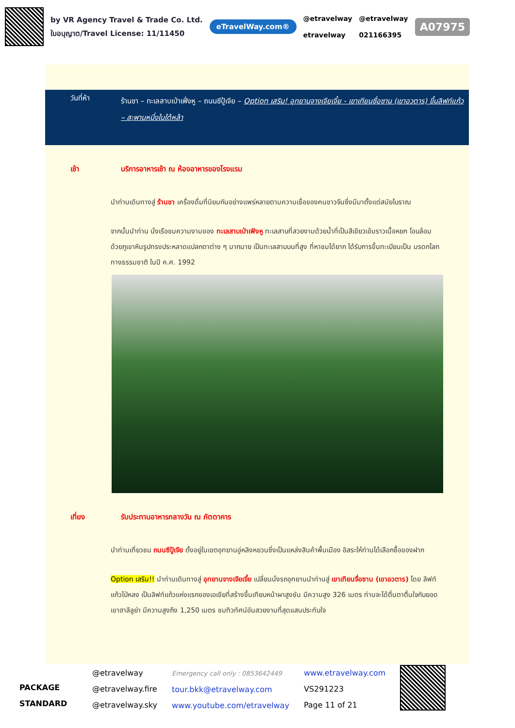by VR Agency Travel & Trade Co. Ltd.
ใบอนุญาต/Travel License: 11/11450
eTravelWay.com®
@etravelway
etravelway
@etravelway
021166395
A07975
วันที่ห้า
ร้านชา – ทะเลสาบเป่าเฟิ่งหู – ถนนซีปู้เจีย – Option เสริม! อุทยานจางเจียเจี้ย - เขาเทียนซื่อซาน (เขาอวตาร) ขึ้นลิฟท์แก้ว – สะพานหนึ่งในใต้หล้า
เช้า บริการอาหารเช้า ณ ห้องอาหารของโรงแรม
นำท่านเดินทางสู่ ร้านชา เครื่องดื่มที่นิยมกันอย่างแพร่หลายตามความเชื่อของคนชาวจีนซึ่งมีมาตั้งแต่สมัยโบราณ
จากนั้นนำท่าน นั่งเรือชมความงามของ ทะเลสาบเป่าเฟิงหู ทะเลสาบที่สวยงามด้วยน้ำที่เป็นสีเขียวเข้มราวเนื้อหยก โอบล้อมด้วยภูเขาหินรูปทรงประหลาดแปลกตาต่าง ๆ มากมาย เป็นทะเลสาบบนที่สูง ที่หาชมได้ยาก ได้รับการขึ้นทะเบียนเป็น มรดกโลกทางธรรมชาติ ในปี ค.ศ. 1992
เที่ยง รับประทานอาหารกลางวัน ณ ภัตตาคาร
นำท่านเที่ยวชม ถนนซีปู้เจีย ตั้งอยู่ในเขตอุทยานอู่หลิงหยวนซึ่งเป็นแหล่งสินค้าพื้นเมือง อิสระให้ท่านได้เลือกซื้อของฝาก
Option เสริม!! นำท่านเดินทางสู่ อุทยานจางเจียเจี้ย เปลี่ยนนั่งรถอุทยานนำท่านสู่ เขาเทียนจื่อซาน (เขาอวตาร) โดย ลิฟท์แก้วไป่หลง เป็นลิฟท์แก้วแห่งแรกของเอเชียที่สร้างขึ้นเทียบหน้าผาสูงชัน มีความสูง 326 เมตร ท่านจะได้ตื่นตาตื่นใจกับยอดเขาฮาลีลูย่า มีความสูงถึง 1,250 เมตร ชมทิวทัศน์อันสวยงามที่สุดแสนประทับใจ
PACKAGE STANDARD
@etravelway
@etravelway.fire
@etravelway.sky
Emergency call only : 0853642449
tour.bkk@etravelway.com
www.youtube.com/etravelway
www.etravelway.com
VS291223
Page 11 of 21